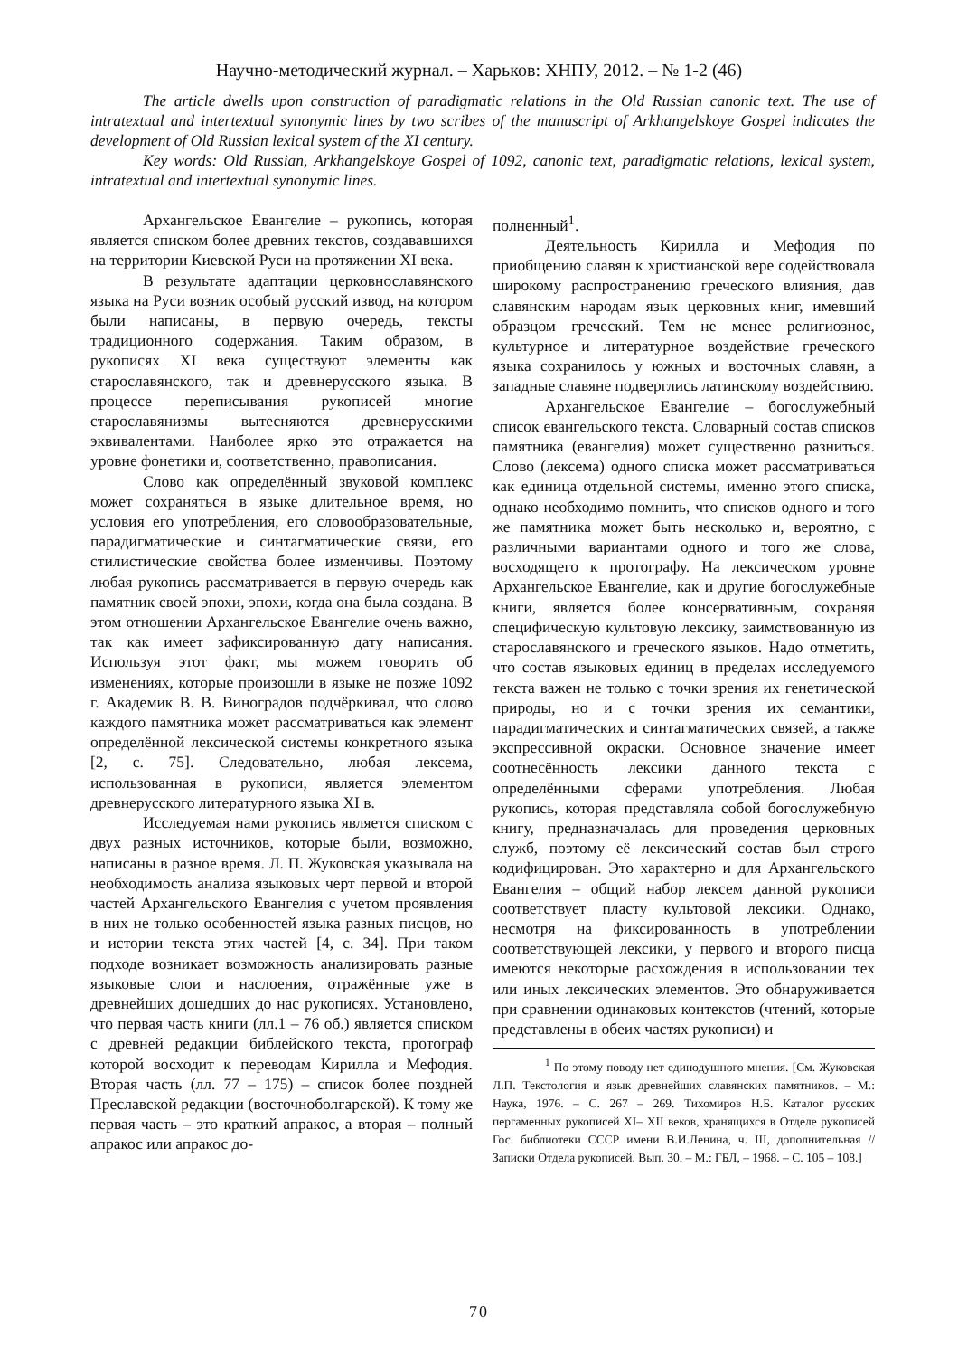Научно-методический журнал. – Харьков: ХНПУ, 2012. – № 1-2 (46)
The article dwells upon construction of paradigmatic relations in the Old Russian canonic text. The use of intratextual and intertextual synonymic lines by two scribes of the manuscript of Arkhangelskoye Gospel indicates the development of Old Russian lexical system of the XI century.
Key words: Old Russian, Arkhangelskoye Gospel of 1092, canonic text, paradigmatic relations, lexical system, intratextual and intertextual synonymic lines.
Архангельское Евангелие – рукопись, которая является списком более древних текстов, создававшихся на территории Киевской Руси на протяжении XI века.
В результате адаптации церковнославянского языка на Руси возник особый русский извод, на котором были написаны, в первую очередь, тексты традиционного содержания. Таким образом, в рукописях XI века существуют элементы как старославянского, так и древнерусского языка. В процессе переписывания рукописей многие старославянизмы вытесняются древнерусскими эквивалентами. Наиболее ярко это отражается на уровне фонетики и, соответственно, правописания.
Слово как определённый звуковой комплекс может сохраняться в языке длительное время, но условия его употребления, его словообразовательные, парадигматические и синтагматические связи, его стилистические свойства более изменчивы. Поэтому любая рукопись рассматривается в первую очередь как памятник своей эпохи, эпохи, когда она была создана. В этом отношении Архангельское Евангелие очень важно, так как имеет зафиксированную дату написания. Используя этот факт, мы можем говорить об изменениях, которые произошли в языке не позже 1092 г. Академик В. В. Виноградов подчёркивал, что слово каждого памятника может рассматриваться как элемент определённой лексической системы конкретного языка [2, с. 75]. Следовательно, любая лексема, использованная в рукописи, является элементом древнерусского литературного языка XI в.
Исследуемая нами рукопись является списком с двух разных источников, которые были, возможно, написаны в разное время. Л. П. Жуковская указывала на необходимость анализа языковых черт первой и второй частей Архангельского Евангелия с учетом проявления в них не только особенностей языка разных писцов, но и истории текста этих частей [4, с. 34]. При таком подходе возникает возможность анализировать разные языковые слои и наслоения, отражённые уже в древнейших дошедших до нас рукописях. Установлено, что первая часть книги (лл.1 – 76 об.) является списком с древней редакции библейского текста, протограф которой восходит к переводам Кирилла и Мефодия. Вторая часть (лл. 77 – 175) – список более поздней Преславской редакции (восточноболгарской). К тому же первая часть – это краткий апракос, а вторая – полный апракос или апракос до-
полненный<sup>1</sup>.
Деятельность Кирилла и Мефодия по приобщению славян к христианской вере содействовала широкому распространению греческого влияния, дав славянским народам язык церковных книг, имевший образцом греческий. Тем не менее религиозное, культурное и литературное воздействие греческого языка сохранилось у южных и восточных славян, а западные славяне подверглись латинскому воздействию.
Архангельское Евангелие – богослужебный список евангельского текста. Словарный состав списков памятника (евангелия) может существенно разниться. Слово (лексема) одного списка может рассматриваться как единица отдельной системы, именно этого списка, однако необходимо помнить, что списков одного и того же памятника может быть несколько и, вероятно, с различными вариантами одного и того же слова, восходящего к протографу. На лексическом уровне Архангельское Евангелие, как и другие богослужебные книги, является более консервативным, сохраняя специфическую культовую лексику, заимствованную из старославянского и греческого языков. Надо отметить, что состав языковых единиц в пределах исследуемого текста важен не только с точки зрения их генетической природы, но и с точки зрения их семантики, парадигматических и синтагматических связей, а также экспрессивной окраски. Основное значение имеет соотнесённость лексики данного текста с определёнными сферами употребления. Любая рукопись, которая представляла собой богослужебную книгу, предназначалась для проведения церковных служб, поэтому её лексический состав был строго кодифицирован. Это характерно и для Архангельского Евангелия – общий набор лексем данной рукописи соответствует пласту культовой лексики. Однако, несмотря на фиксированность в употреблении соответствующей лексики, у первого и второго писца имеются некоторые расхождения в использовании тех или иных лексических элементов. Это обнаруживается при сравнении одинаковых контекстов (чтений, которые представлены в обеих частях рукописи) и
<sup>1</sup> По этому поводу нет единодушного мнения. [См. Жуковская Л.П. Текстология и язык древнейших славянских памятников. – М.: Наука, 1976. – С. 267 – 269. Тихомиров Н.Б. Каталог русских пергаменных рукописей XI– XII веков, хранящихся в Отделе рукописей Гос. библиотеки СССР имени В.И.Ленина, ч. III, дополнительная // Записки Отдела рукописей. Вып. 30. – М.: ГБЛ, – 1968. – С. 105 – 108.]
70